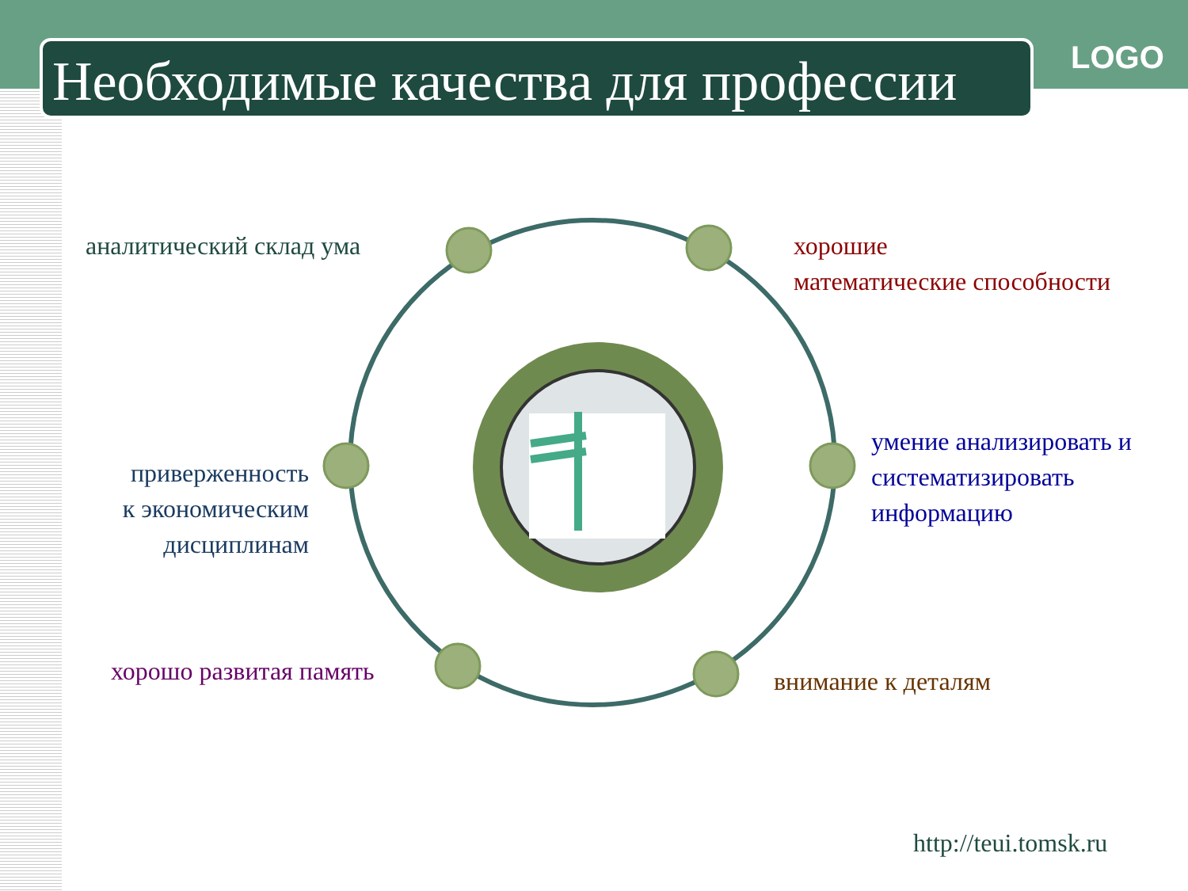Необходимые качества для профессии
LOGO
аналитический склад ума
хорошие
математические способности
приверженность
к экономическим
дисциплинам
умение анализировать и
систематизировать
информацию
хорошо развитая память внимание к деталям
http://teui.tomsk.ru